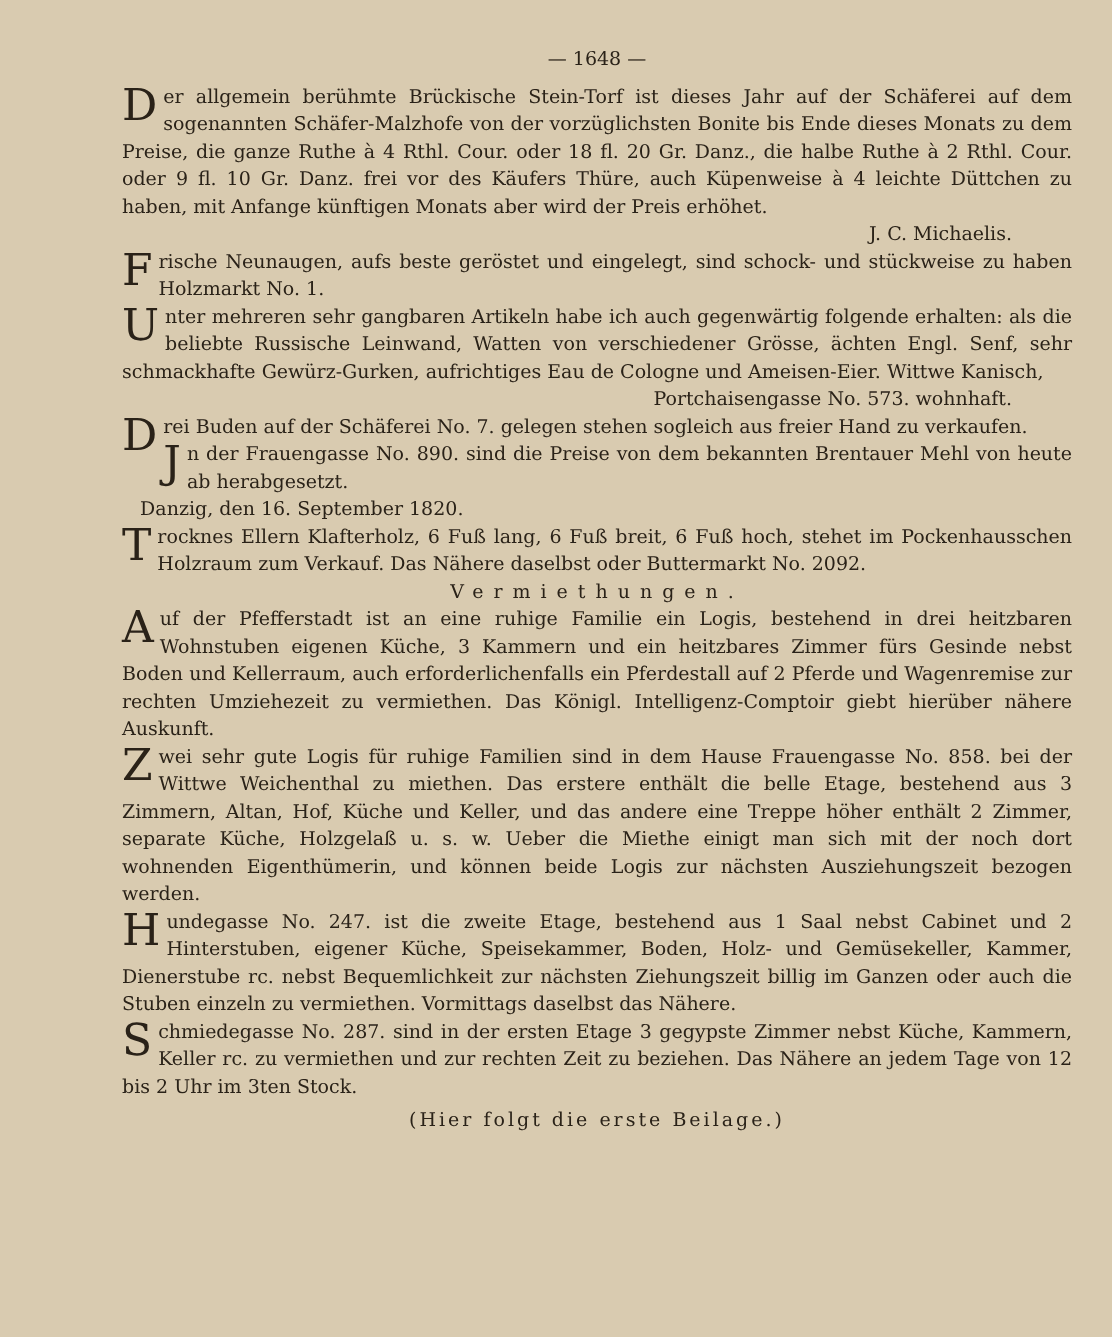— 1648 —
Der allgemein berühmte Brückische Stein-Torf ist dieses Jahr auf der Schäferei auf dem sogenannten Schäfer-Malzhofe von der vorzüglichsten Bonite bis Ende dieses Monats zu dem Preise, die ganze Ruthe à 4 Rthl. Cour. oder 18 fl. 20 Gr. Danz., die halbe Ruthe à 2 Rthl. Cour. oder 9 fl. 10 Gr. Danz. frei vor des Käufers Thüre, auch Küpenweise à 4 leichte Düttchen zu haben, mit Anfange künftigen Monats aber wird der Preis erhöhet.
J. C. Michaelis.
Frische Neunaugen, aufs beste geröstet und eingelegt, sind schock- und stückweise zu haben Holzmarkt No. 1.
Unter mehreren sehr gangbaren Artikeln habe ich auch gegenwärtig folgende erhalten: als die beliebte Russische Leinwand, Watten von verschiedener Grösse, ächten Engl. Senf, sehr schmackhafte Gewürz-Gurken, aufrichtiges Eau de Cologne und Ameisen-Eier. Wittwe Kanisch,
Portchaisengasse No. 573. wohnhaft.
Drei Buden auf der Schäferei No. 7. gelegen stehen sogleich aus freier Hand zu verkaufen.
Jn der Frauengasse No. 890. sind die Preise von dem bekannten Brentauer Mehl von heute ab herabgesetzt.
Danzig, den 16. September 1820.
Trocknes Ellern Klafterholz, 6 Fuß lang, 6 Fuß breit, 6 Fuß hoch, stehet im Pockenhausschen Holzraum zum Verkauf. Das Nähere daselbst oder Buttermarkt No. 2092.
Vermiethungen.
Auf der Pfefferstadt ist an eine ruhige Familie ein Logis, bestehend in drei heitzbaren Wohnstuben eigenen Küche, 3 Kammern und ein heitzbares Zimmer fürs Gesinde nebst Boden und Kellerraum, auch erforderlichenfalls ein Pferdestall auf 2 Pferde und Wagenremise zur rechten Umziehezeit zu vermiethen. Das Königl. Intelligenz-Comptoir giebt hierüber nähere Auskunft.
Zwei sehr gute Logis für ruhige Familien sind in dem Hause Frauengasse No. 858. bei der Wittwe Weichenthal zu miethen. Das erstere enthält die belle Etage, bestehend aus 3 Zimmern, Altan, Hof, Küche und Keller, und das andere eine Treppe höher enthält 2 Zimmer, separate Küche, Holzgelaß u. s. w. Ueber die Miethe einigt man sich mit der noch dort wohnenden Eigenthümerin, und können beide Logis zur nächsten Ausziehungszeit bezogen werden.
Hundegasse No. 247. ist die zweite Etage, bestehend aus 1 Saal nebst Cabinet und 2 Hinterstuben, eigener Küche, Speisekammer, Boden, Holz- und Gemüsekeller, Kammer, Dienerstube rc. nebst Bequemlichkeit zur nächsten Ziehungszeit billig im Ganzen oder auch die Stuben einzeln zu vermiethen. Vormittags daselbst das Nähere.
Schmiedegasse No. 287. sind in der ersten Etage 3 gegypste Zimmer nebst Küche, Kammern, Keller rc. zu vermiethen und zur rechten Zeit zu beziehen. Das Nähere an jedem Tage von 12 bis 2 Uhr im 3ten Stock.
(Hier folgt die erste Beilage.)